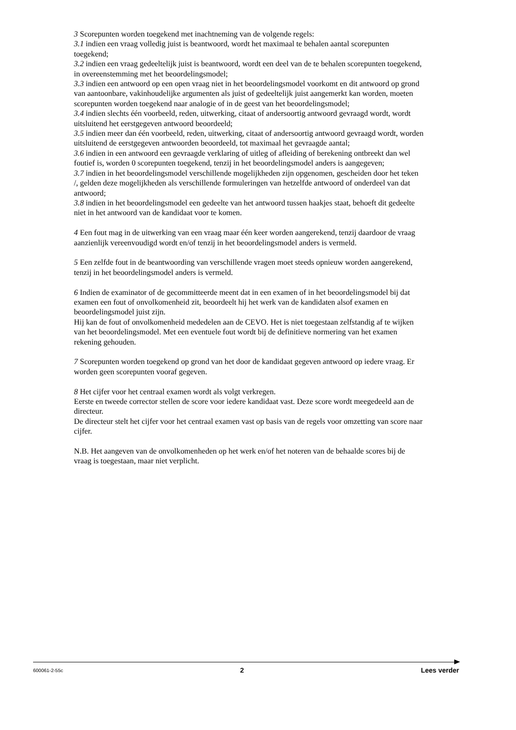3 Scorepunten worden toegekend met inachtneming van de volgende regels:
3.1 indien een vraag volledig juist is beantwoord, wordt het maximaal te behalen aantal scorepunten toegekend;
3.2 indien een vraag gedeeltelijk juist is beantwoord, wordt een deel van de te behalen scorepunten toegekend, in overeenstemming met het beoordelingsmodel;
3.3 indien een antwoord op een open vraag niet in het beoordelingsmodel voorkomt en dit antwoord op grond van aantoonbare, vakinhoudelijke argumenten als juist of gedeeltelijk juist aangemerkt kan worden, moeten scorepunten worden toegekend naar analogie of in de geest van het beoordelingsmodel;
3.4 indien slechts één voorbeeld, reden, uitwerking, citaat of andersoortig antwoord gevraagd wordt, wordt uitsluitend het eerstgegeven antwoord beoordeeld;
3.5 indien meer dan één voorbeeld, reden, uitwerking, citaat of andersoortig antwoord gevraagd wordt, worden uitsluitend de eerstgegeven antwoorden beoordeeld, tot maximaal het gevraagde aantal;
3.6 indien in een antwoord een gevraagde verklaring of uitleg of afleiding of berekening ontbreekt dan wel foutief is, worden 0 scorepunten toegekend, tenzij in het beoordelingsmodel anders is aangegeven;
3.7 indien in het beoordelingsmodel verschillende mogelijkheden zijn opgenomen, gescheiden door het teken /, gelden deze mogelijkheden als verschillende formuleringen van hetzelfde antwoord of onderdeel van dat antwoord;
3.8 indien in het beoordelingsmodel een gedeelte van het antwoord tussen haakjes staat, behoeft dit gedeelte niet in het antwoord van de kandidaat voor te komen.
4 Een fout mag in de uitwerking van een vraag maar één keer worden aangerekend, tenzij daardoor de vraag aanzienlijk vereenvoudigd wordt en/of tenzij in het beoordelingsmodel anders is vermeld.
5 Een zelfde fout in de beantwoording van verschillende vragen moet steeds opnieuw worden aangerekend, tenzij in het beoordelingsmodel anders is vermeld.
6 Indien de examinator of de gecommitteerde meent dat in een examen of in het beoordelingsmodel bij dat examen een fout of onvolkomenheid zit, beoordeelt hij het werk van de kandidaten alsof examen en beoordelingsmodel juist zijn.
Hij kan de fout of onvolkomenheid mededelen aan de CEVO. Het is niet toegestaan zelfstandig af te wijken van het beoordelingsmodel. Met een eventuele fout wordt bij de definitieve normering van het examen rekening gehouden.
7 Scorepunten worden toegekend op grond van het door de kandidaat gegeven antwoord op iedere vraag. Er worden geen scorepunten vooraf gegeven.
8 Het cijfer voor het centraal examen wordt als volgt verkregen.
Eerste en tweede corrector stellen de score voor iedere kandidaat vast. Deze score wordt meegedeeld aan de directeur.
De directeur stelt het cijfer voor het centraal examen vast op basis van de regels voor omzetting van score naar cijfer.
N.B. Het aangeven van de onvolkomenheden op het werk en/of het noteren van de behaalde scores bij de vraag is toegestaan, maar niet verplicht.
600061-2-55c 2 Lees verder